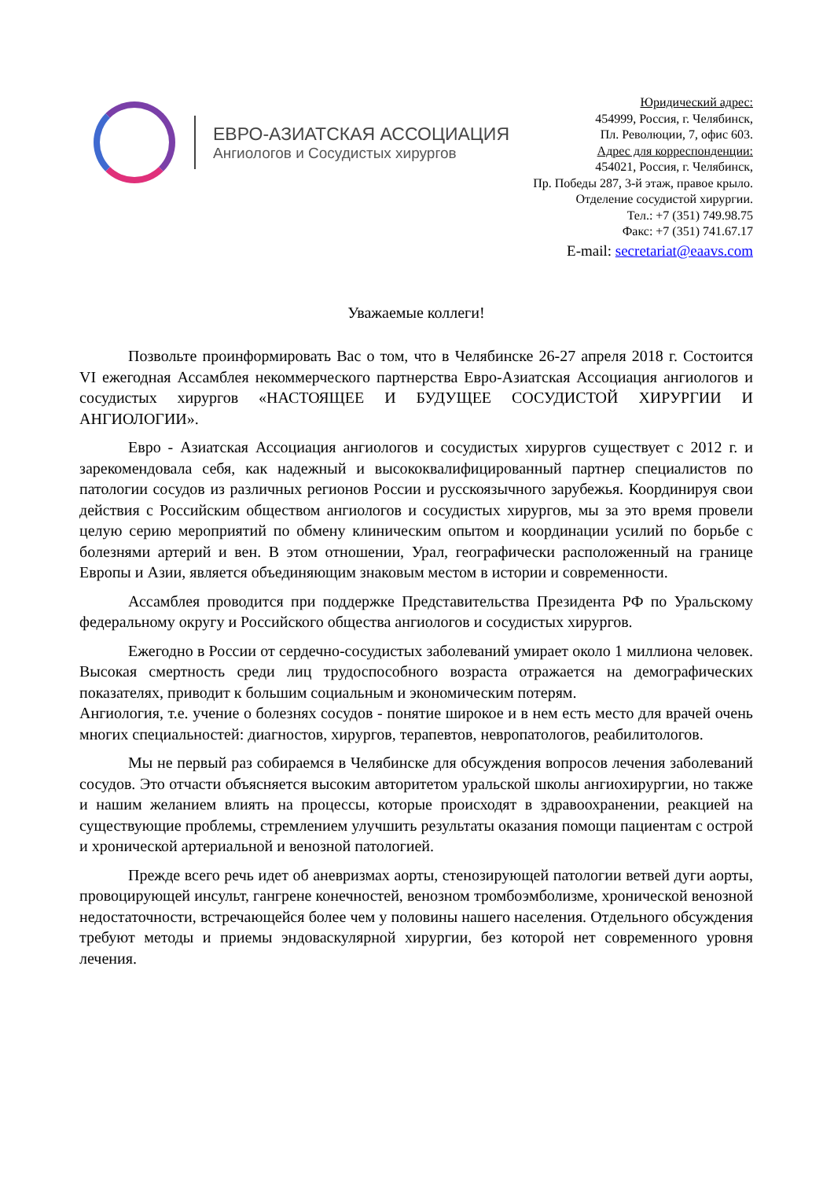ЕВРО-АЗИАТСКАЯ АССОЦИАЦИЯ
Ангиологов и Сосудистых хирургов
Юридический адрес:
454999, Россия, г. Челябинск,
Пл. Революции, 7, офис 603.
Адрес для корреспонденции:
454021, Россия, г. Челябинск,
Пр. Победы 287, 3-й этаж, правое крыло.
Отделение сосудистой хирургии.
Тел.: +7 (351) 749.98.75
Факс: +7 (351) 741.67.17
E-mail: secretariat@eaavs.com
Уважаемые коллеги!
Позвольте проинформировать Вас о том, что в Челябинске 26-27 апреля 2018 г. Состоится VI ежегодная Ассамблея некоммерческого партнерства Евро-Азиатская Ассоциация ангиологов и сосудистых хирургов «НАСТОЯЩЕЕ И БУДУЩЕЕ СОСУДИСТОЙ ХИРУРГИИ И АНГИОЛОГИИ».
Евро - Азиатская Ассоциация ангиологов и сосудистых хирургов существует с 2012 г. и зарекомендовала себя, как надежный и высококвалифицированный партнер специалистов по патологии сосудов из различных регионов России и русскоязычного зарубежья. Координируя свои действия с Российским обществом ангиологов и сосудистых хирургов, мы за это время провели целую серию мероприятий по обмену клиническим опытом и координации усилий по борьбе с болезнями артерий и вен. В этом отношении, Урал, географически расположенный на границе Европы и Азии, является объединяющим знаковым местом в истории и современности.
Ассамблея проводится при поддержке Представительства Президента РФ по Уральскому федеральному округу и Российского общества ангиологов и сосудистых хирургов.
Ежегодно в России от сердечно-сосудистых заболеваний умирает около 1 миллиона человек. Высокая смертность среди лиц трудоспособного возраста отражается на демографических показателях, приводит к большим социальным и экономическим потерям.
Ангиология, т.е. учение о болезнях сосудов - понятие широкое и в нем есть место для врачей очень многих специальностей: диагностов, хирургов, терапевтов, невропатологов, реабилитологов.
Мы не первый раз собираемся в Челябинске для обсуждения вопросов лечения заболеваний сосудов. Это отчасти объясняется высоким авторитетом уральской школы ангиохирургии, но также и нашим желанием влиять на процессы, которые происходят в здравоохранении, реакцией на существующие проблемы, стремлением улучшить результаты оказания помощи пациентам с острой и хронической артериальной и венозной патологией.
Прежде всего речь идет об аневризмах аорты, стенозирующей патологии ветвей дуги аорты, провоцирующей инсульт, гангрене конечностей, венозном тромбоэмболизме, хронической венозной недостаточности, встречающейся более чем у половины нашего населения. Отдельного обсуждения требуют методы и приемы эндоваскулярной хирургии, без которой нет современного уровня лечения.